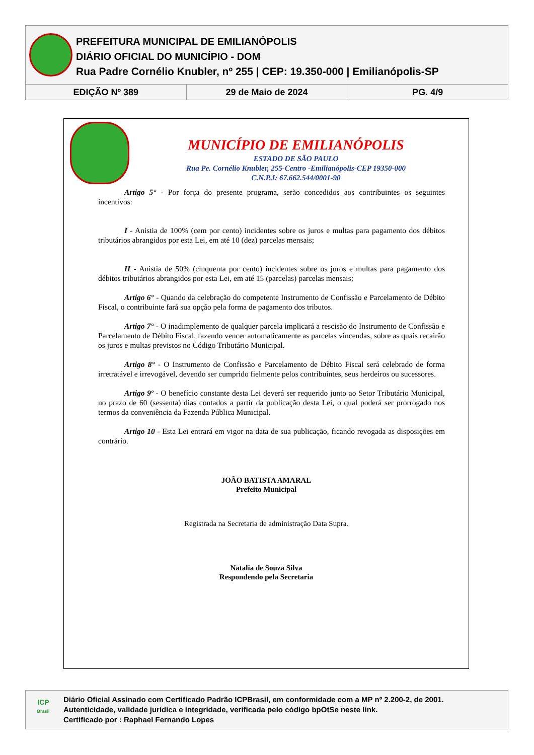PREFEITURA MUNICIPAL DE EMILIANÓPOLIS
DIÁRIO OFICIAL DO MUNICÍPIO - DOM
Rua Padre Cornélio Knubler, nº 255 | CEP: 19.350-000 | Emilianópolis-SP
EDIÇÃO Nº 389 29 de Maio de 2024 PG. 4/9
MUNICÍPIO DE EMILIANÓPOLIS
ESTADO DE SÃO PAULO
Rua Pe. Cornélio Knubler, 255-Centro -Emilianópolis-CEP 19350-000
C.N.P.J: 67.662.544/0001-90
Artigo 5° - Por força do presente programa, serão concedidos aos contribuintes os seguintes incentivos:
I - Anistia de 100% (cem por cento) incidentes sobre os juros e multas para pagamento dos débitos tributários abrangidos por esta Lei, em até 10 (dez) parcelas mensais;
II - Anistia de 50% (cinquenta por cento) incidentes sobre os juros e multas para pagamento dos débitos tributários abrangidos por esta Lei, em até 15 (parcelas) parcelas mensais;
Artigo 6° - Quando da celebração do competente Instrumento de Confissão e Parcelamento de Débito Fiscal, o contribuinte fará sua opção pela forma de pagamento dos tributos.
Artigo 7° - O inadimplemento de qualquer parcela implicará a rescisão do Instrumento de Confissão e Parcelamento de Débito Fiscal, fazendo vencer automaticamente as parcelas vincendas, sobre as quais recairão os juros e multas previstos no Código Tributário Municipal.
Artigo 8° - O Instrumento de Confissão e Parcelamento de Débito Fiscal será celebrado de forma irretratável e irrevogável, devendo ser cumprido fielmente pelos contribuintes, seus herdeiros ou sucessores.
Artigo 9º - O benefício constante desta Lei deverá ser requerido junto ao Setor Tributário Municipal, no prazo de 60 (sessenta) dias contados a partir da publicação desta Lei, o qual poderá ser prorrogado nos termos da conveniência da Fazenda Pública Municipal.
Artigo 10 - Esta Lei entrará em vigor na data de sua publicação, ficando revogada as disposições em contrário.
JOÃO BATISTA AMARAL
Prefeito Municipal
Registrada na Secretaria de administração Data Supra.
Natalia de Souza Silva
Respondendo pela Secretaria
ICP
Brasil
Diário Oficial Assinado com Certificado Padrão ICPBrasil, em conformidade com a MP nº 2.200-2, de 2001.
Autenticidade, validade jurídica e integridade, verificada pelo código bpOtSe neste link.
Certificado por : Raphael Fernando Lopes